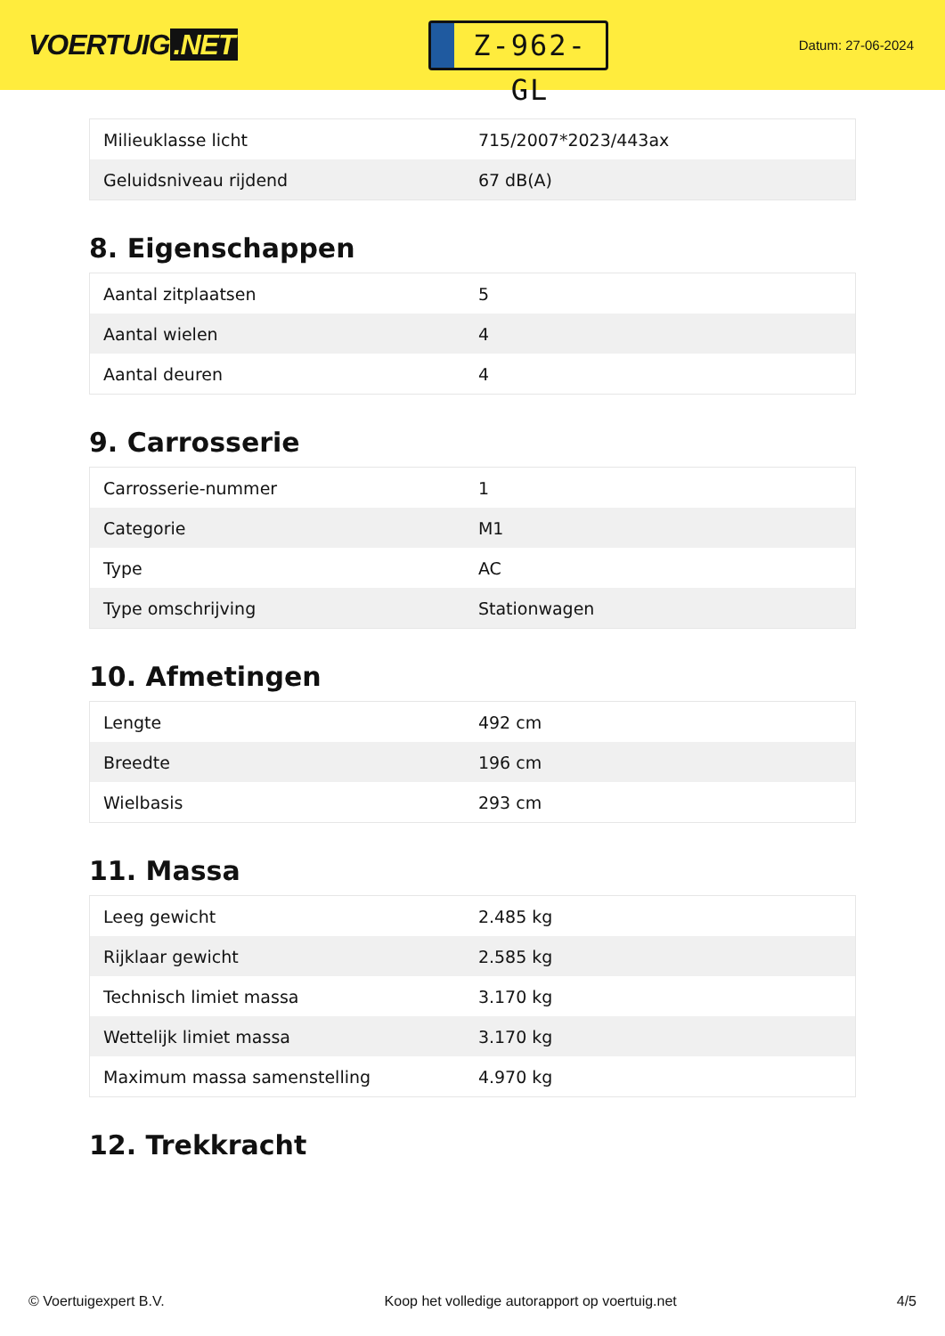VOERTUIG.NET
Z-962-GL
Datum: 27-06-2024
| Milieuklasse licht | 715/2007*2023/443ax |
| Geluidsniveau rijdend | 67 dB(A) |
8. Eigenschappen
| Aantal zitplaatsen | 5 |
| Aantal wielen | 4 |
| Aantal deuren | 4 |
9. Carrosserie
| Carrosserie-nummer | 1 |
| Categorie | M1 |
| Type | AC |
| Type omschrijving | Stationwagen |
10. Afmetingen
| Lengte | 492 cm |
| Breedte | 196 cm |
| Wielbasis | 293 cm |
11. Massa
| Leeg gewicht | 2.485 kg |
| Rijklaar gewicht | 2.585 kg |
| Technisch limiet massa | 3.170 kg |
| Wettelijk limiet massa | 3.170 kg |
| Maximum massa samenstelling | 4.970 kg |
12. Trekkracht
© Voertuigexpert B.V. Koop het volledige autorapport op voertuig.net 4/5